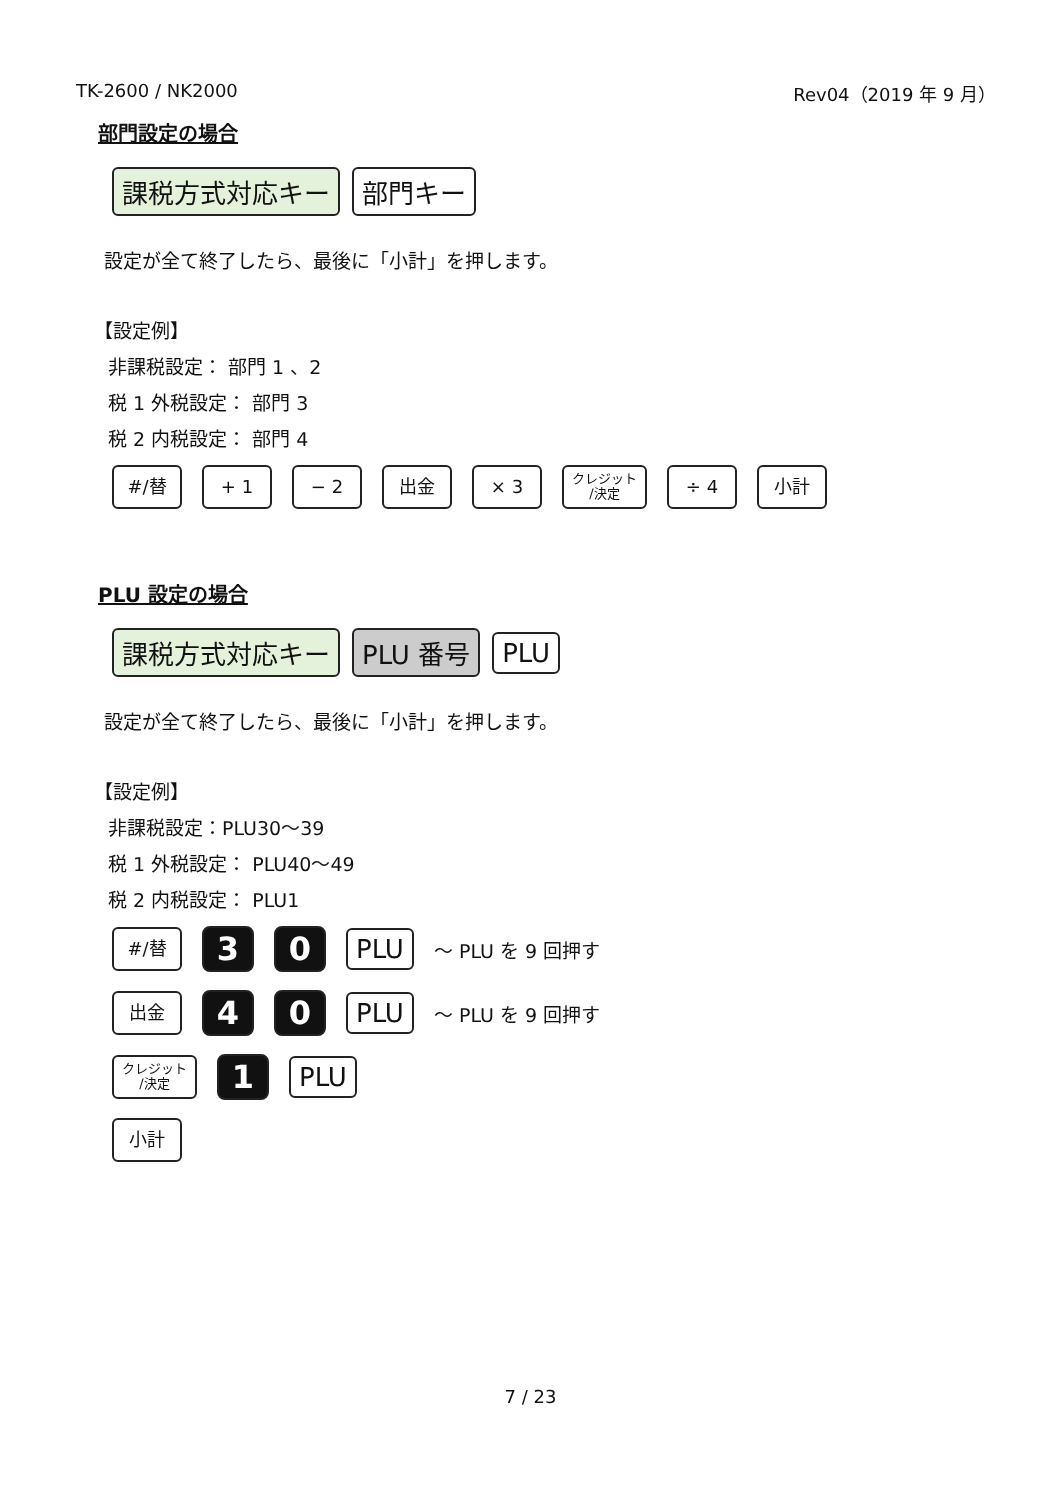TK-2600 / NK2000 Rev04（2019 年 9 月）
部門設定の場合
課税方式対応キー 部門キー
設定が全て終了したら、最後に「小計」を押します。
【設定例】
非課税設定： 部門 1 、2
税 1 外税設定： 部門 3
税 2 内税設定： 部門 4
#/替 + 1 − 2 出金 × 3 クレジット
/決定 ÷ 4 小計
PLU 設定の場合
課税方式対応キー PLU 番号 PLU
設定が全て終了したら、最後に「小計」を押します。
【設定例】
非課税設定：PLU30～39
税 1 外税設定： PLU40～49
税 2 内税設定： PLU1
#/替 3 0 PLU ～ PLU を 9 回押す
出金 4 0 PLU ～ PLU を 9 回押す
クレジット
/決定 1 PLU
小計
7 / 23